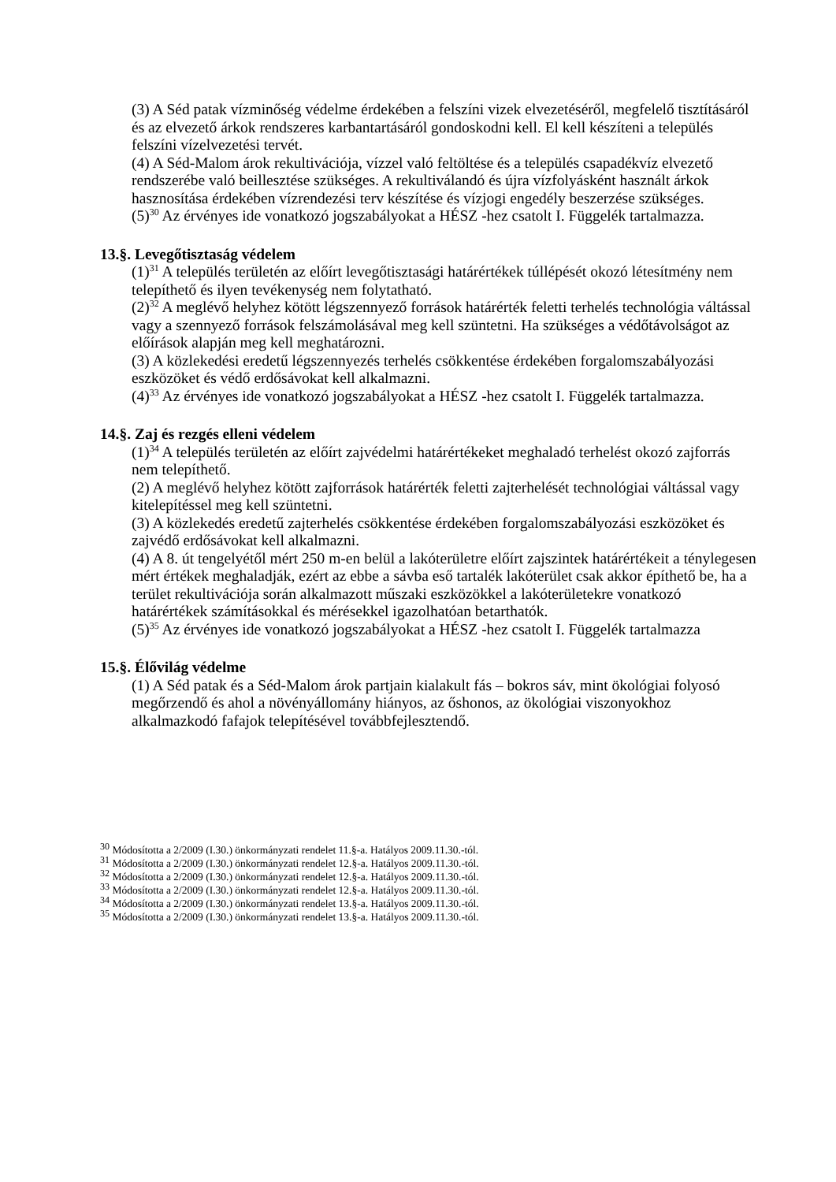(3) A Séd patak vízminőség védelme érdekében a felszíni vizek elvezetéséről, megfelelő tisztításáról és az elvezető árkok rendszeres karbantartásáról gondoskodni kell. El kell készíteni a település felszíni vízelvezetési tervét.
(4) A Séd-Malom árok rekultivációja, vízzel való feltöltése és a település csapadékvíz elvezető rendszerébe való beillesztése szükséges. A rekultiválandó és újra vízfolyásként használt árkok hasznosítása érdekében vízrendezési terv készítése és vízjogi engedély beszerzése szükséges.
(5)<sup>30</sup> Az érvényes ide vonatkozó jogszabályokat a HÉSZ -hez csatolt I. Függelék tartalmazza.
13.§. Levegőtisztaság védelem
(1)<sup>31</sup> A település területén az előírt levegőtisztasági határértékek túllépését okozó létesítmény nem telepíthető és ilyen tevékenység nem folytatható.
(2)<sup>32</sup> A meglévő helyhez kötött légszennyező források határérték feletti terhelés technológia váltással vagy a szennyező források felszámolásával meg kell szüntetni. Ha szükséges a védőtávolságot az előírások alapján meg kell meghatározni.
(3) A közlekedési eredetű légszennyezés terhelés csökkentése érdekében forgalomszabályozási eszközöket és védő erdősávokat kell alkalmazni.
(4)<sup>33</sup> Az érvényes ide vonatkozó jogszabályokat a HÉSZ -hez csatolt I. Függelék tartalmazza.
14.§. Zaj és rezgés elleni védelem
(1)<sup>34</sup> A település területén az előírt zajvédelmi határértékeket meghaladó terhelést okozó zajforrás nem telepíthető.
(2) A meglévő helyhez kötött zajforrások határérték feletti zajterhelését technológiai váltással vagy kitelepítéssel meg kell szüntetni.
(3) A közlekedés eredetű zajterhelés csökkentése érdekében forgalomszabályozási eszközöket és zajvédő erdősávokat kell alkalmazni.
(4) A 8. út tengelyétől mért 250 m-en belül a lakóterületre előírt zajszintek határértékeit a ténylegesen mért értékek meghaladják, ezért az ebbe a sávba eső tartalék lakóterület csak akkor építhető be, ha a terület rekultivációja során alkalmazott műszaki eszközökkel a lakóterületekre vonatkozó határértékek számításokkal és mérésekkel igazolhatóan betarthatók.
(5)<sup>35</sup> Az érvényes ide vonatkozó jogszabályokat a HÉSZ -hez csatolt I. Függelék tartalmazza
15.§. Élővilág védelme
(1) A Séd patak és a Séd-Malom árok partjain kialakult fás – bokros sáv, mint ökológiai folyosó megőrzendő és ahol a növényállomány hiányos, az őshonos, az ökológiai viszonyokhoz alkalmazkodó fafajok telepítésével továbbfejlesztendő.
<sup>30</sup> Módosította a 2/2009 (I.30.) önkormányzati rendelet 11.§-a. Hatályos 2009.11.30.-tól.
<sup>31</sup> Módosította a 2/2009 (I.30.) önkormányzati rendelet 12.§-a. Hatályos 2009.11.30.-tól.
<sup>32</sup> Módosította a 2/2009 (I.30.) önkormányzati rendelet 12.§-a. Hatályos 2009.11.30.-tól.
<sup>33</sup> Módosította a 2/2009 (I.30.) önkormányzati rendelet 12.§-a. Hatályos 2009.11.30.-tól.
<sup>34</sup> Módosította a 2/2009 (I.30.) önkormányzati rendelet 13.§-a. Hatályos 2009.11.30.-tól.
<sup>35</sup> Módosította a 2/2009 (I.30.) önkormányzati rendelet 13.§-a. Hatályos 2009.11.30.-tól.